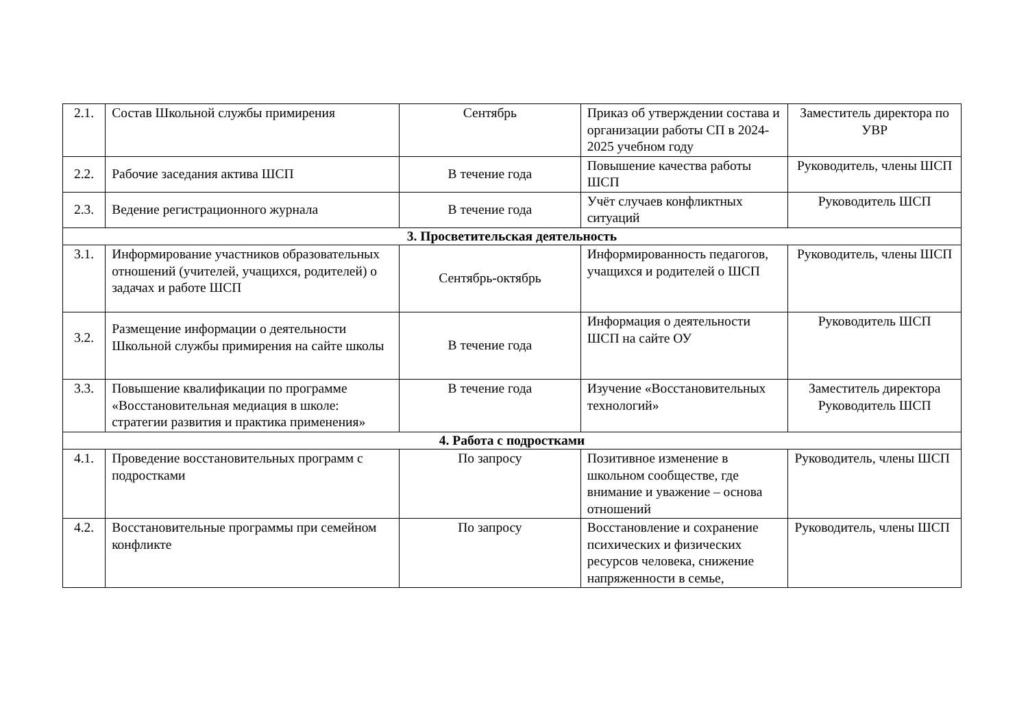| 2.1. | Состав Школьной службы примирения | Сентябрь | Приказ об утверждении состава и организации работы СП в 2024-2025 учебном году | Заместитель директора по УВР |
| 2.2. | Рабочие заседания актива ШСП | В течение года | Повышение качества работы ШСП | Руководитель, члены ШСП |
| 2.3. | Ведение регистрационного журнала | В течение года | Учёт случаев конфликтных ситуаций | Руководитель ШСП |
| 3. Просветительская деятельность | | | | |
| 3.1. | Информирование участников образовательных отношений (учителей, учащихся, родителей) о задачах и работе ШСП | Сентябрь-октябрь | Информированность педагогов, учащихся и родителей о ШСП | Руководитель, члены ШСП |
| 3.2. | Размещение информации о деятельности Школьной службы примирения на сайте школы | В течение года | Информация о деятельности ШСП на сайте ОУ | Руководитель ШСП |
| 3.3. | Повышение квалификации по программе «Восстановительная медиация в школе: стратегии развития и практика применения» | В течение года | Изучение «Восстановительных технологий» | Заместитель директора Руководитель ШСП |
| 4. Работа с подростками | | | | |
| 4.1. | Проведение восстановительных программ с подростками | По запросу | Позитивное изменение в школьном сообществе, где внимание и уважение – основа отношений | Руководитель, члены ШСП |
| 4.2. | Восстановительные программы при семейном конфликте | По запросу | Восстановление и сохранение психических и физических ресурсов человека, снижение напряженности в семье, | Руководитель, члены ШСП |